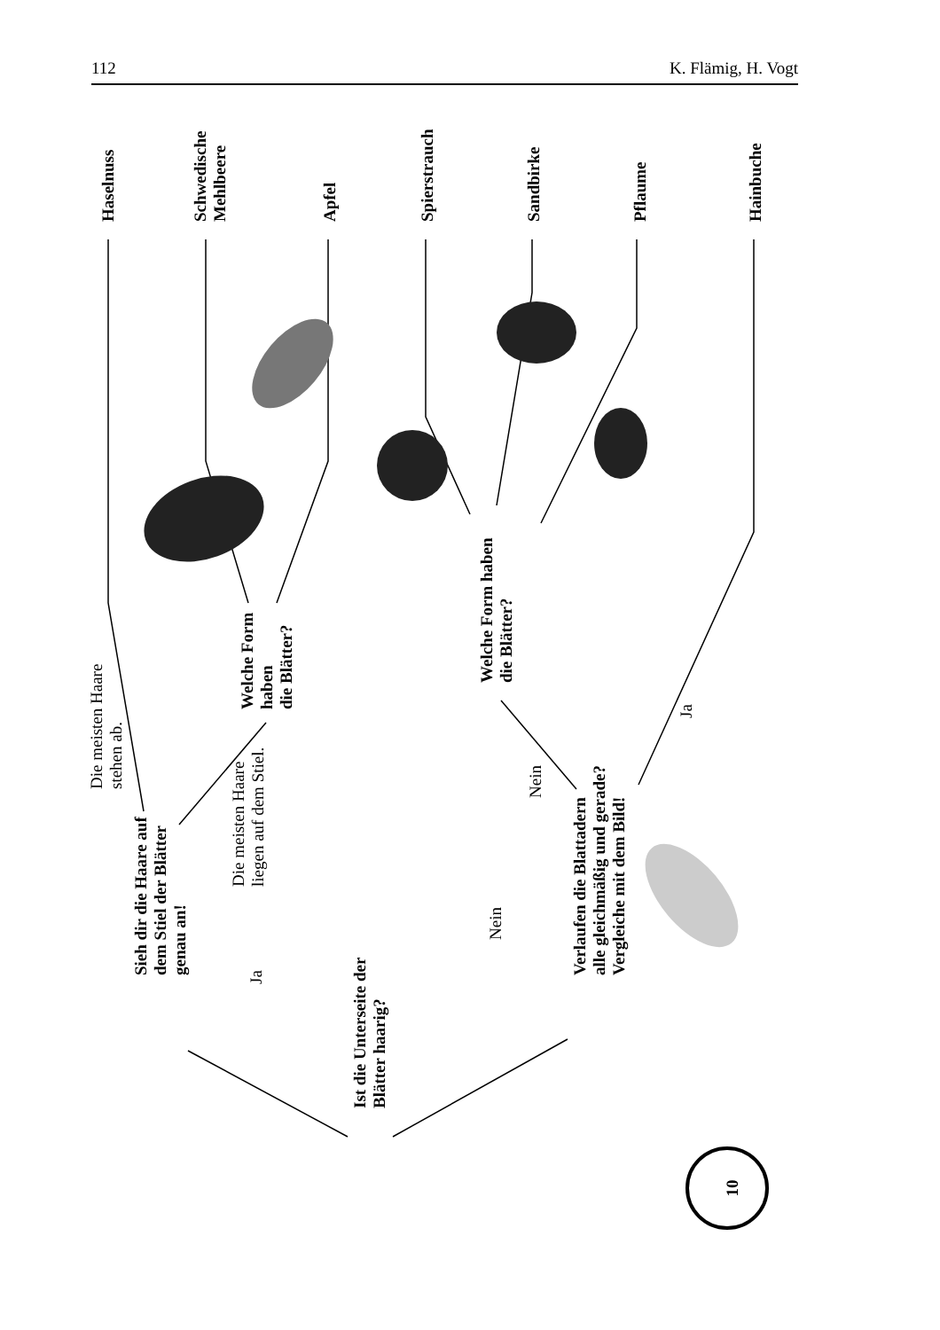112 K. Flämig, H. Vogt
Ist die Unterseite der
Blätter haarig?
Ja
Nein
Sieh dir die Haare auf
dem Stiel der Blätter
genau an!
Verlaufen die Blattadern
alle gleichmäßig und gerade?
Vergleiche mit dem Bild!
Die meisten Haare
stehen ab.
Die meisten Haare
liegen auf dem Stiel.
Nein
Ja
Welche Form
haben
die Blätter?
Welche Form haben
die Blätter?
Haselnuss
Schwedische
Mehlbeere
Apfel
Spierstrauch
Sandbirke
Pflaume
Hainbuche
10